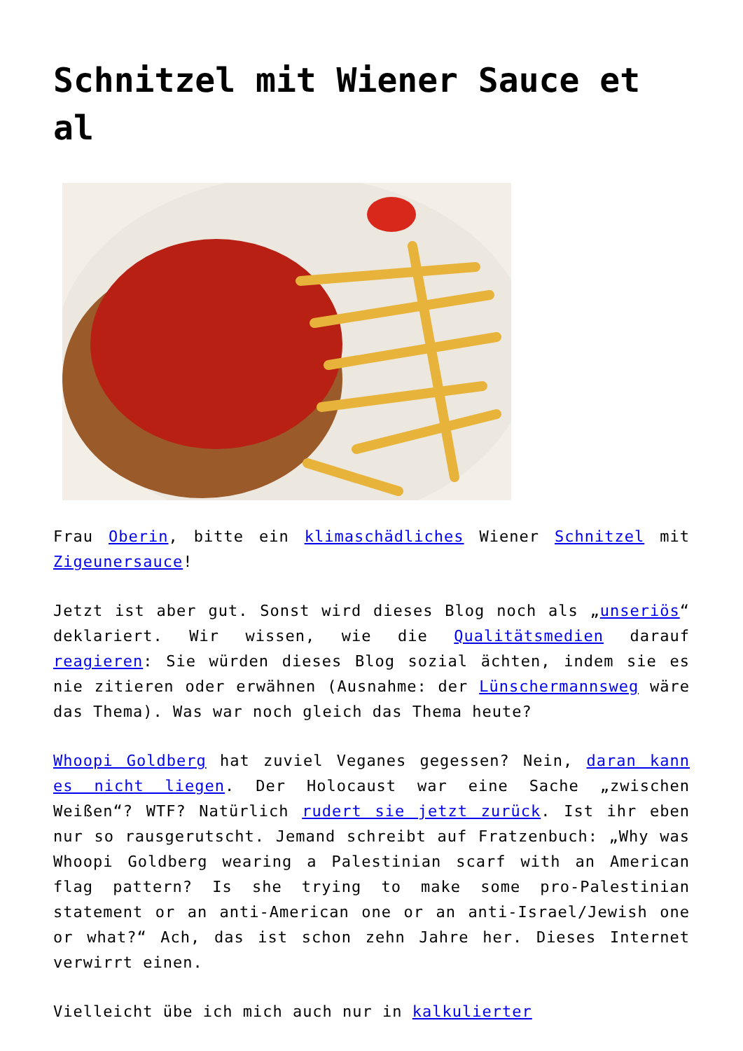Schnitzel mit Wiener Sauce et al
Frau Oberin, bitte ein klimaschädliches Wiener Schnitzel mit Zigeunersauce!
Jetzt ist aber gut. Sonst wird dieses Blog noch als „unseriös“ deklariert. Wir wissen, wie die Qualitätsmedien darauf reagieren: Sie würden dieses Blog sozial ächten, indem sie es nie zitieren oder erwähnen (Ausnahme: der Lünschermannsweg wäre das Thema). Was war noch gleich das Thema heute?
Whoopi Goldberg hat zuviel Veganes gegessen? Nein, daran kann es nicht liegen. Der Holocaust war eine Sache „zwischen Weißen“? WTF? Natürlich rudert sie jetzt zurück. Ist ihr eben nur so rausgerutscht. Jemand schreibt auf Fratzenbuch: „Why was Whoopi Goldberg wearing a Palestinian scarf with an American flag pattern? Is she trying to make some pro-Palestinian statement or an anti-American one or an anti-Israel/Jewish one or what?“ Ach, das ist schon zehn Jahre her. Dieses Internet verwirrt einen.
Vielleicht übe ich mich auch nur in kalkulierter